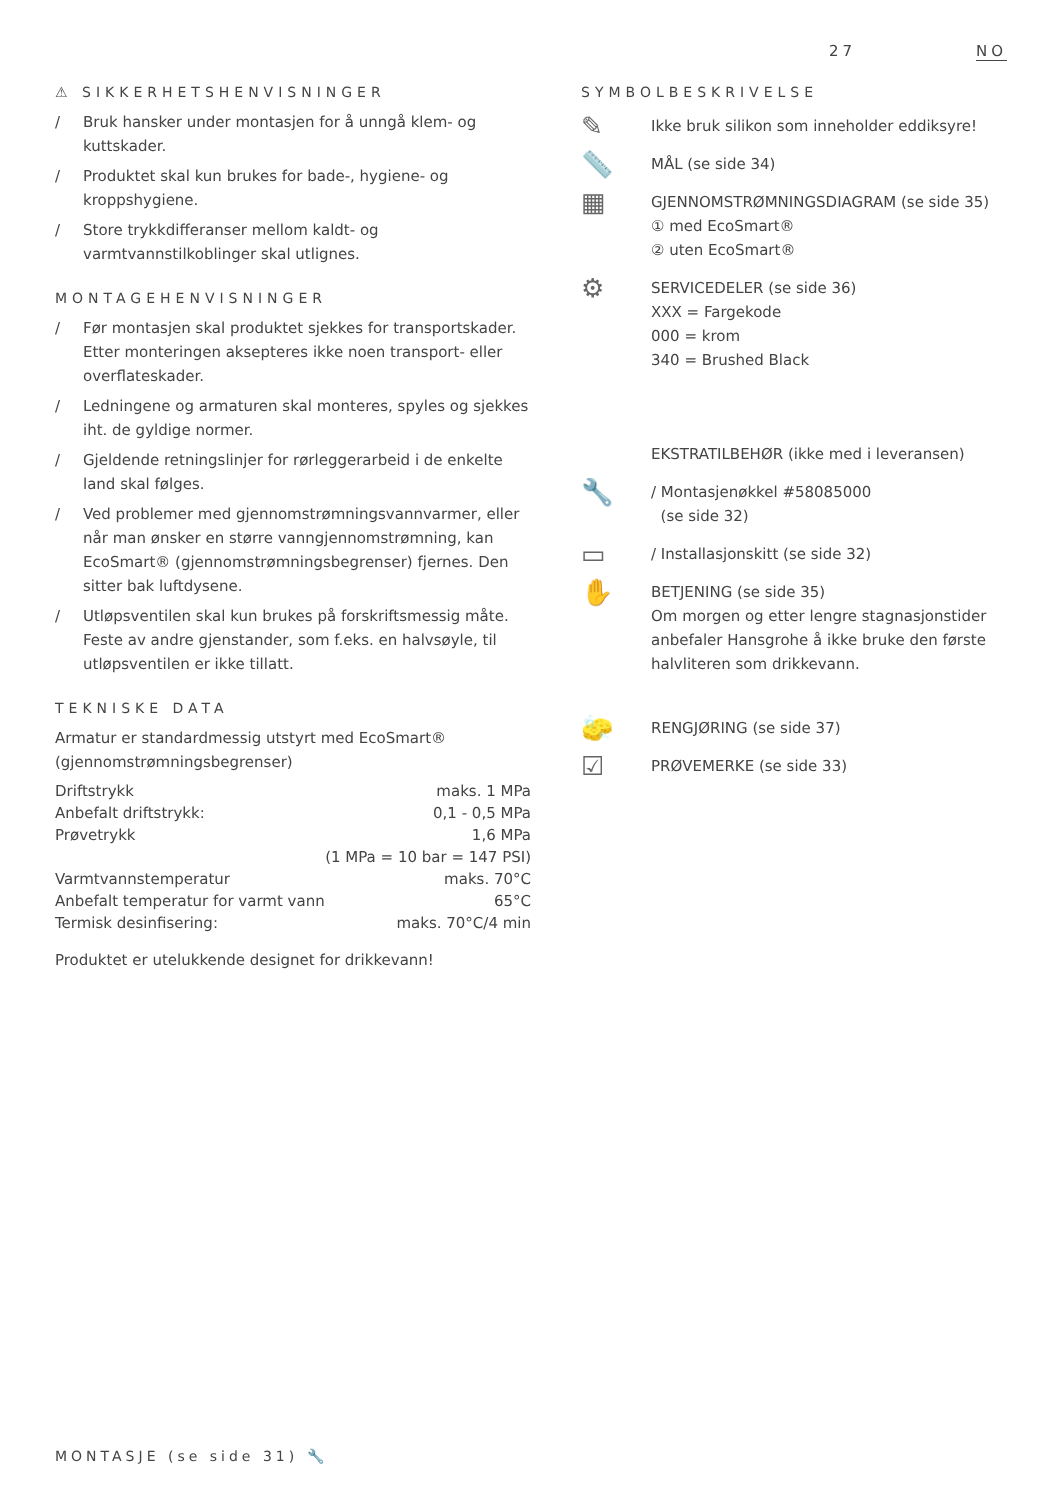27 NO
⚠ SIKKERHETSHENVISNINGER
/ Bruk hansker under montasjen for å unngå klem- og kuttskader.
/ Produktet skal kun brukes for bade-, hygiene- og kroppshygiene.
/ Store trykkdifferanser mellom kaldt- og varmtvannstilkoblinger skal utlignes.
MONTAGEHENVISNINGER
/ Før montasjen skal produktet sjekkes for transportskader. Etter monteringen aksepteres ikke noen transport- eller overflateskader.
/ Ledningene og armaturen skal monteres, spyles og sjekkes iht. de gyldige normer.
/ Gjeldende retningslinjer for rørleggerarbeid i de enkelte land skal følges.
/ Ved problemer med gjennomstrømningsvannvarmer, eller når man ønsker en større vanngjennomstrømning, kan EcoSmart® (gjennomstrømningsbegrenser) fjernes. Den sitter bak luftdysene.
/ Utløpsventilen skal kun brukes på forskriftsmessig måte. Feste av andre gjenstander, som f.eks. en halvsøyle, til utløpsventilen er ikke tillatt.
TEKNISKE DATA
Armatur er standardmessig utstyrt med EcoSmart® (gjennomstrømningsbegrenser)
| Driftstrykk | maks. 1 MPa |
| Anbefalt driftstrykk: | 0,1 - 0,5 MPa |
| Prøvetrykk | 1,6 MPa |
| | (1 MPa = 10 bar = 147 PSI) |
| Varmtvannstemperatur | maks. 70°C |
| Anbefalt temperatur for varmt vann | 65°C |
| Termisk desinfisering: | maks. 70°C/4 min |
Produktet er utelukkende designet for drikkevann!
SYMBOLBESKRIVELSE
✎
Ikke bruk silikon som inneholder eddiksyre!
📏
MÅL (se side 34)
▦
GJENNOMSTRØMNINGSDIAGRAM (se side 35)
① med EcoSmart®
② uten EcoSmart®
⚙
SERVICEDELER (se side 36)
XXX = Fargekode
000 = krom
340 = Brushed Black
EKSTRATILBEHØR (ikke med i leveransen)
🔧
/ Montasjenøkkel #58085000
(se side 32)
▭
/ Installasjonskitt (se side 32)
✋
BETJENING (se side 35)
Om morgen og etter lengre stagnasjonstider anbefaler Hansgrohe å ikke bruke den første halvliteren som drikkevann.
🧽
RENGJØRING (se side 37)
☑
PRØVEMERKE (se side 33)
MONTASJE (se side 31) 🔧